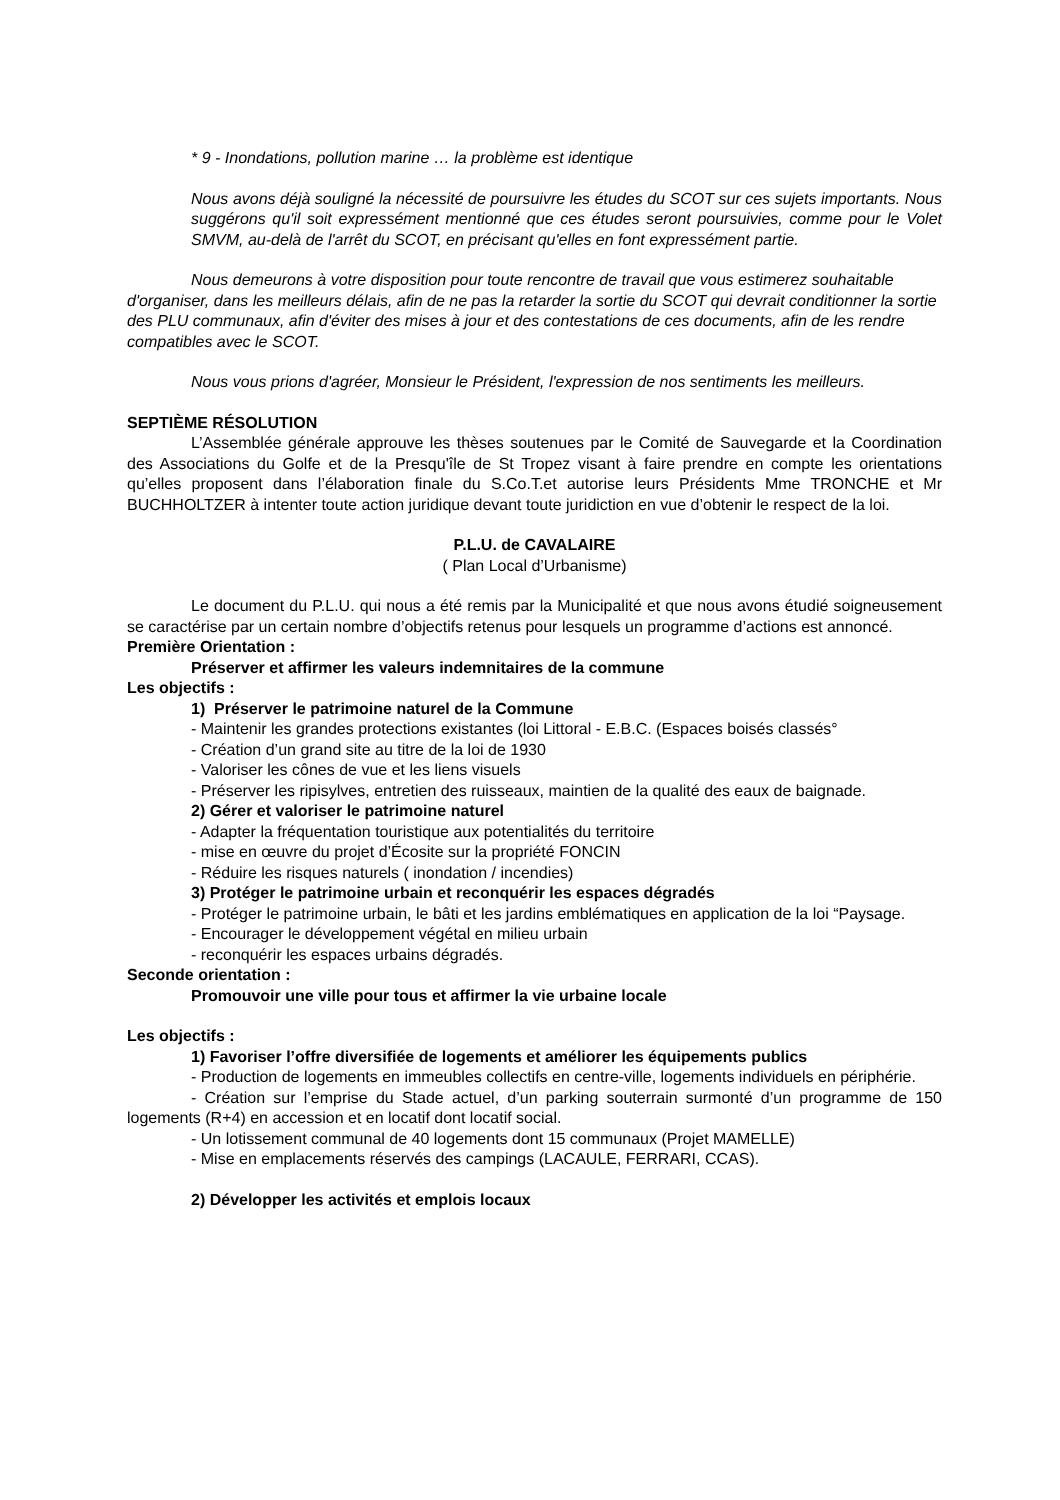* 9 - Inondations, pollution marine … la problème est identique
Nous avons déjà souligné la nécessité de poursuivre les études du SCOT sur ces sujets importants. Nous suggérons qu'il soit expressément mentionné que ces études seront poursuivies, comme pour le Volet SMVM, au-delà de l'arrêt du SCOT, en précisant qu'elles en font expressément partie.
Nous demeurons à votre disposition pour toute rencontre de travail que vous estimerez souhaitable d'organiser, dans les meilleurs délais, afin de ne pas la retarder la sortie du SCOT qui devrait conditionner la sortie des PLU communaux, afin d'éviter des mises à jour et des contestations de ces documents, afin de les rendre compatibles avec le SCOT.
Nous vous prions d'agréer, Monsieur le Président, l'expression de nos sentiments les meilleurs.
SEPTIÈME RÉSOLUTION
L’Assemblée générale approuve les thèses soutenues par le Comité de Sauvegarde et la Coordination des Associations du Golfe et de la Presqu'île de St Tropez visant à faire prendre en compte les orientations qu’elles proposent dans l’élaboration finale du S.Co.T.et autorise leurs Présidents Mme TRONCHE et Mr BUCHHOLTZER à intenter toute action juridique devant toute juridiction en vue d’obtenir le respect de la loi.
P.L.U. de CAVALAIRE
( Plan Local d’Urbanisme)
Le document du P.L.U. qui nous a été remis par la Municipalité et que nous avons étudié soigneusement se caractérise par un certain nombre d’objectifs retenus pour lesquels un programme d’actions est annoncé.
Première Orientation :
Préserver et affirmer les valeurs indemnitaires de la commune
Les objectifs :
1) Préserver le patrimoine naturel de la Commune
- Maintenir les grandes protections existantes (loi Littoral - E.B.C. (Espaces boisés classés°
- Création d’un grand site au titre de la loi de 1930
- Valoriser les cônes de vue et les liens visuels
- Préserver les ripisylves, entretien des ruisseaux, maintien de la qualité des eaux de baignade.
2) Gérer et valoriser le patrimoine naturel
- Adapter la fréquentation touristique aux potentialités du territoire
- mise en œuvre du projet d’Écosite sur la propriété FONCIN
- Réduire les risques naturels ( inondation / incendies)
3) Protéger le patrimoine urbain et reconquérir les espaces dégradés
- Protéger le patrimoine urbain, le bâti et les jardins emblématiques en application de la loi “Paysage.
- Encourager le développement végétal en milieu urbain
- reconquérir les espaces urbains dégradés.
Seconde orientation :
Promouvoir une ville pour tous et affirmer la vie urbaine locale
Les objectifs :
1) Favoriser l’offre diversifiée de logements et améliorer les équipements publics
- Production de logements en immeubles collectifs en centre-ville, logements individuels en périphérie.
- Création sur l’emprise du Stade actuel, d’un parking souterrain surmonté d’un programme de 150 logements (R+4) en accession et en locatif dont locatif social.
- Un lotissement communal de 40 logements dont 15 communaux (Projet MAMELLE)
- Mise en emplacements réservés des campings (LACAULE, FERRARI, CCAS).
2) Développer les activités et emplois locaux